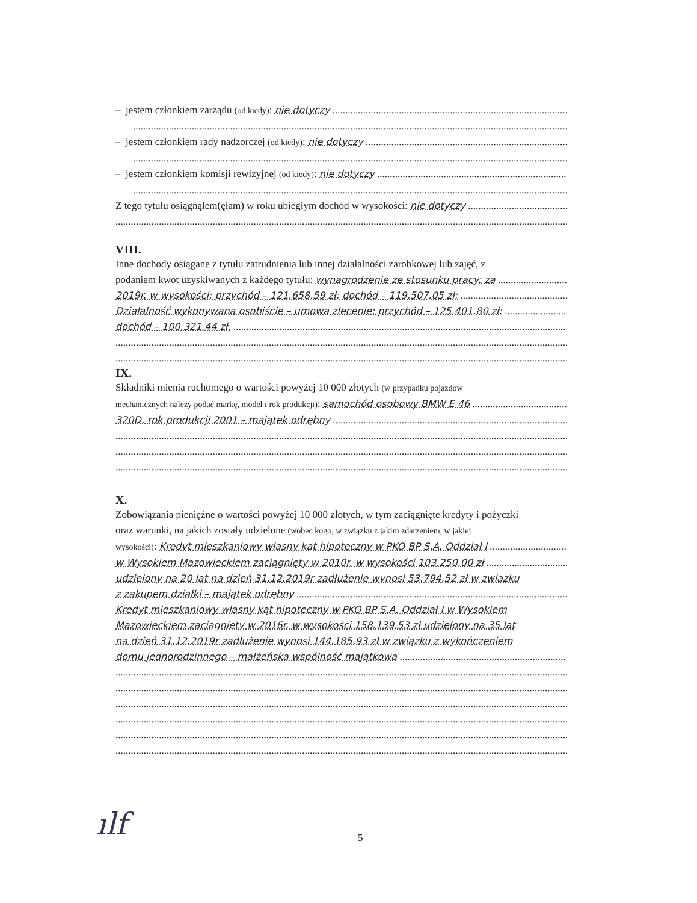– jestem członkiem zarządu (od kiedy): nie dotyczy
– jestem członkiem rady nadzorczej (od kiedy): nie dotyczy
– jestem członkiem komisji rewizyjnej (od kiedy): nie dotyczy
Z tego tytułu osiągnąłem(ęłam) w roku ubiegłym dochód w wysokości: nie dotyczy
VIII.
Inne dochody osiągane z tytułu zatrudnienia lub innej działalności zarobkowej lub zajęć, z
podaniem kwot uzyskiwanych z każdego tytułu: wynagrodzenie ze stosunku pracy: za
2019r. w wysokości: przychód – 121.658,59 zł; dochód – 119.507,05 zł;
Działalność wykonywana osobiście – umowa zlecenie: przychód – 125.401,80 zł;
dochód – 100.321,44 zł.
IX.
Składniki mienia ruchomego o wartości powyżej 10 000 złotych (w przypadku pojazdów
mechanicznych należy podać markę, model i rok produkcji): samochód osobowy BMW E 46
320D, rok produkcji 2001 – majątek odrębny
X.
Zobowiązania pieniężne o wartości powyżej 10 000 złotych, w tym zaciągnięte kredyty i pożyczki
oraz warunki, na jakich zostały udzielone (wobec kogo, w związku z jakim zdarzeniem, w jakiej
wysokości): Kredyt mieszkaniowy własny kąt hipoteczny w PKO BP S.A. Oddział I
w Wysokiem Mazowieckiem zaciągnięty w 2010r. w wysokości 103.250,00 zł
udzielony na 20 lat na dzień 31.12.2019r zadłużenie wynosi 53.794,52 zł w związku
z zakupem działki – majątek odrębny
Kredyt mieszkaniowy własny kąt hipoteczny w PKO BP S.A. Oddział I w Wysokiem
Mazowieckiem zaciągnięty w 2016r. w wysokości 158.139,53 zł udzielony na 35 lat
na dzień 31.12.2019r zadłużenie wynosi 144.185,93 zł w związku z wykończeniem
domu jednorodzinnego – małżeńska wspólność majątkowa
ılf 5